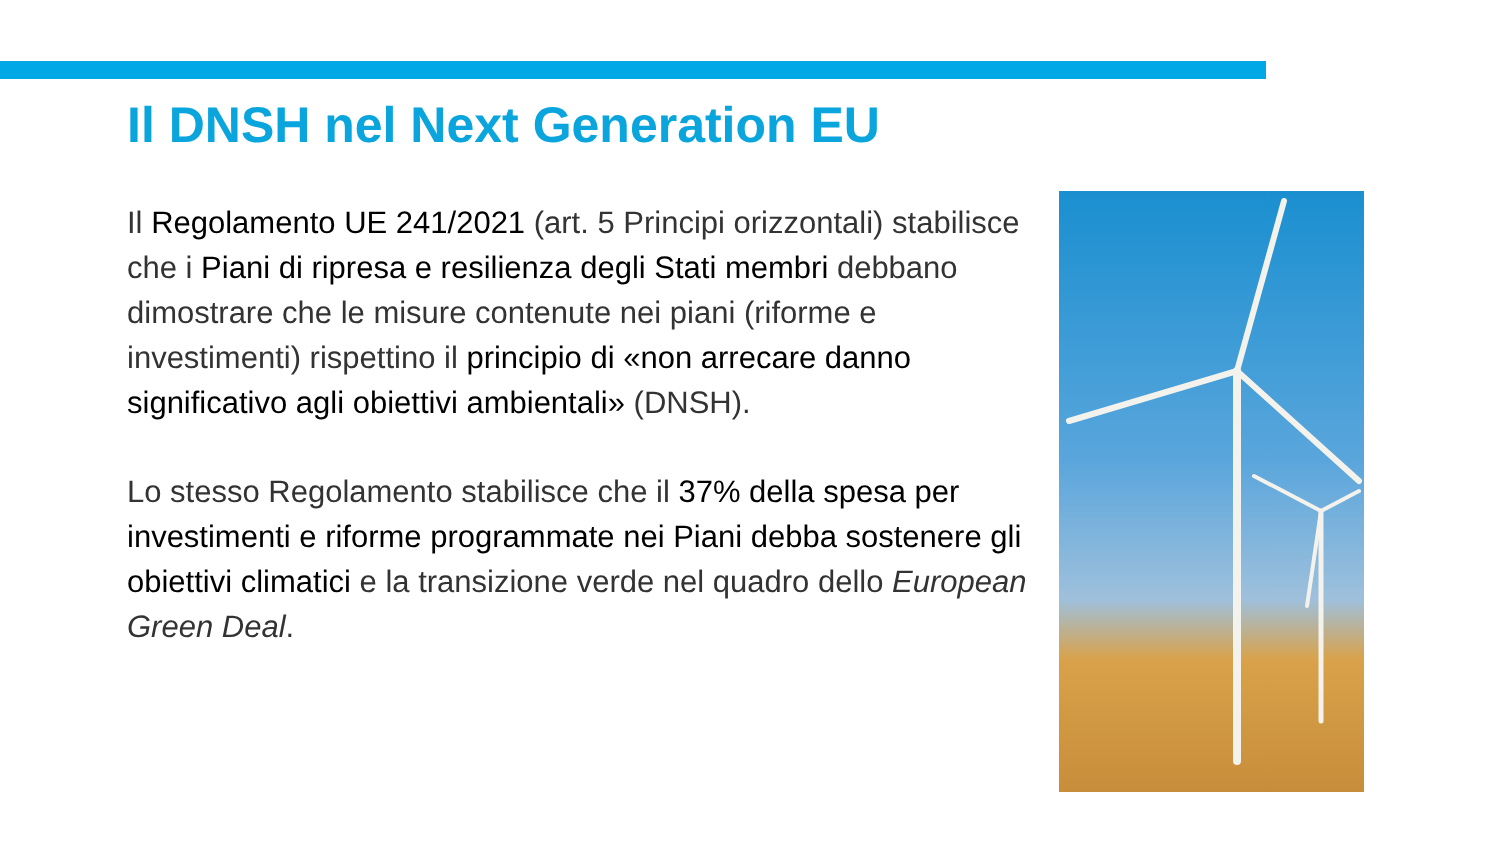Il DNSH nel Next Generation EU
Il Regolamento UE 241/2021 (art. 5 Principi orizzontali) stabilisce che i Piani di ripresa e resilienza degli Stati membri debbano dimostrare che le misure contenute nei piani (riforme e investimenti) rispettino il principio di «non arrecare danno significativo agli obiettivi ambientali» (DNSH).
Lo stesso Regolamento stabilisce che il 37% della spesa per investimenti e riforme programmate nei Piani debba sostenere gli obiettivi climatici e la transizione verde nel quadro dello European Green Deal.